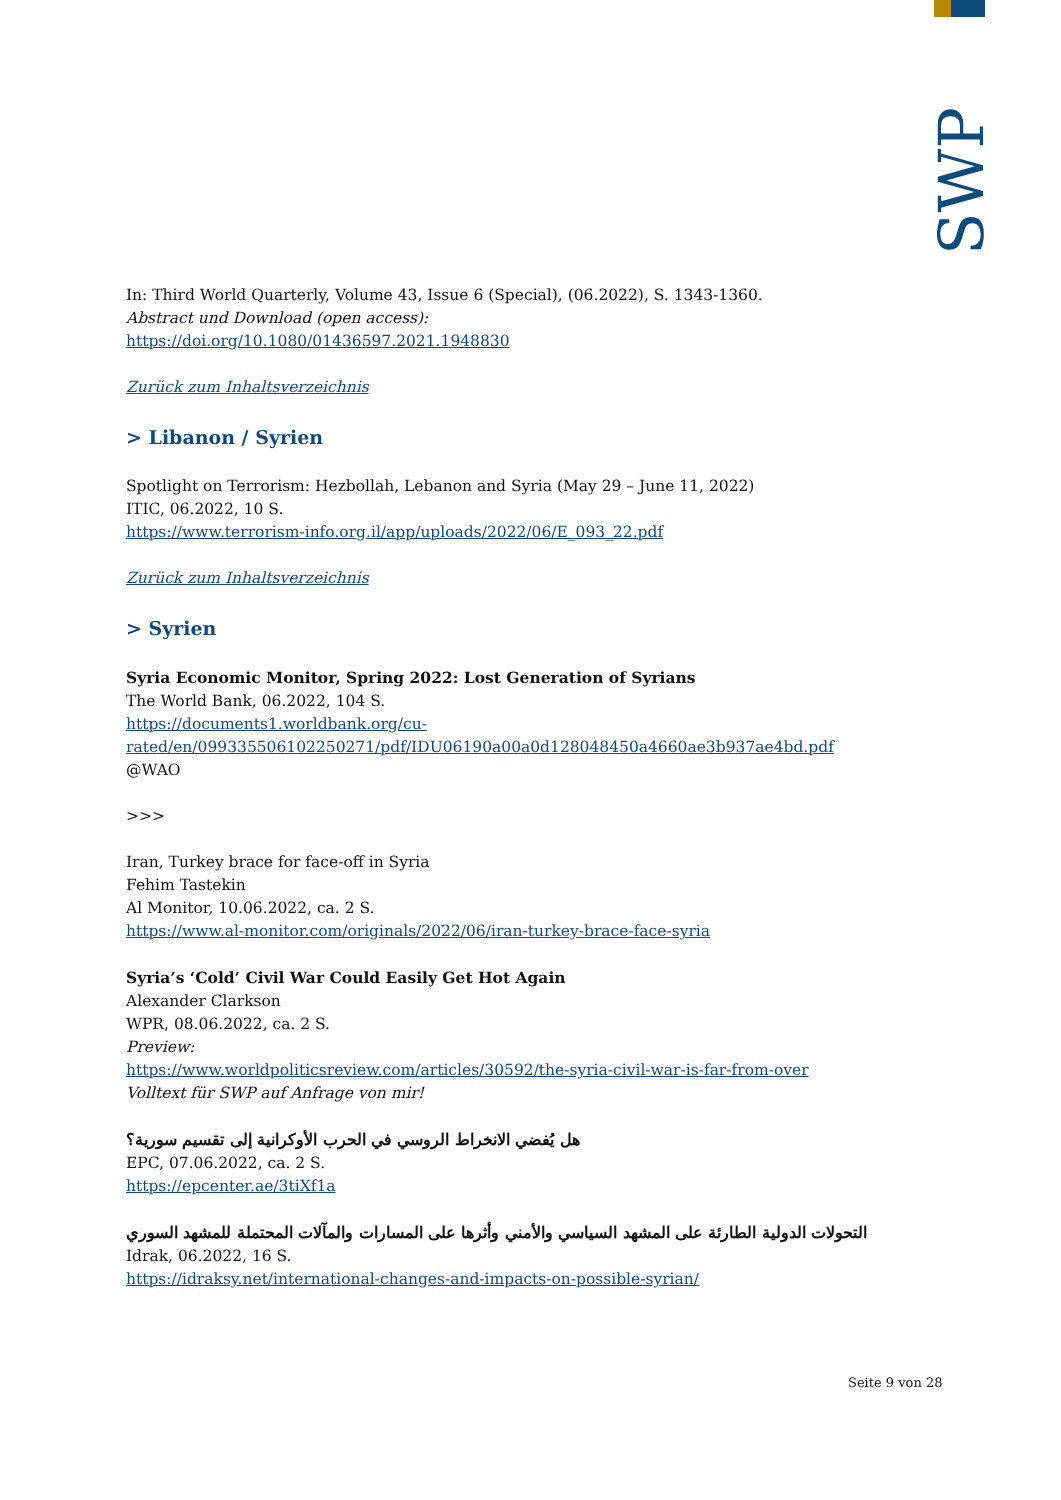SWP
In: Third World Quarterly, Volume 43, Issue 6 (Special), (06.2022), S. 1343-1360.
Abstract und Download (open access):
https://doi.org/10.1080/01436597.2021.1948830
Zurück zum Inhaltsverzeichnis
> Libanon / Syrien
Spotlight on Terrorism: Hezbollah, Lebanon and Syria (May 29 – June 11, 2022)
ITIC, 06.2022, 10 S.
https://www.terrorism-info.org.il/app/uploads/2022/06/E_093_22.pdf
Zurück zum Inhaltsverzeichnis
> Syrien
Syria Economic Monitor, Spring 2022: Lost Generation of Syrians
The World Bank, 06.2022, 104 S.
https://documents1.worldbank.org/cu-
rated/en/099335506102250271/pdf/IDU06190a00a0d128048450a4660ae3b937ae4bd.pdf
@WAO
>>>
Iran, Turkey brace for face-off in Syria
Fehim Tastekin
Al Monitor, 10.06.2022, ca. 2 S.
https://www.al-monitor.com/originals/2022/06/iran-turkey-brace-face-syria
Syria’s ‘Cold’ Civil War Could Easily Get Hot Again
Alexander Clarkson
WPR, 08.06.2022, ca. 2 S.
Preview:
https://www.worldpoliticsreview.com/articles/30592/the-syria-civil-war-is-far-from-over
Volltext für SWP auf Anfrage von mir!
هل يُفضي الانخراط الروسي في الحرب الأوكرانية إلى تقسيم سورية؟
EPC, 07.06.2022, ca. 2 S.
https://epcenter.ae/3tiXf1a
التحولات الدولية الطارئة على المشهد السياسي والأمني وأثرها على المسارات والمآلات المحتملة للمشهد السوري
Idrak, 06.2022, 16 S.
https://idraksy.net/international-changes-and-impacts-on-possible-syrian/
Seite 9 von 28